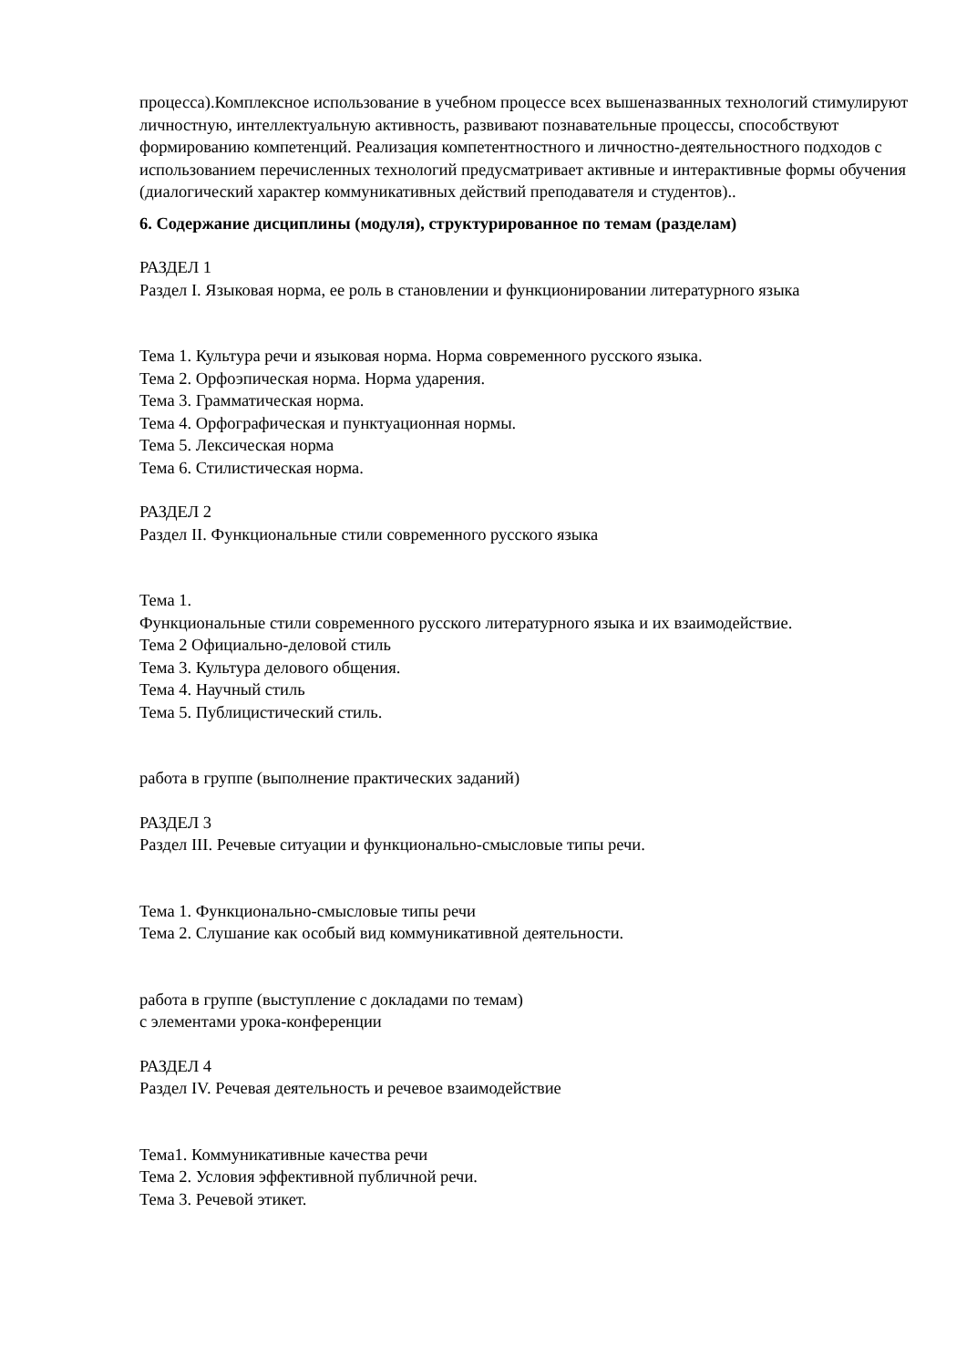процесса).Комплексное использование в учебном процессе всех вышеназванных технологий стимулируют личностную, интеллектуальную активность, развивают познавательные процессы, способствуют формированию компетенций. Реализация компетентностного и личностно-деятельностного подходов с использованием перечисленных технологий предусматривает активные и интерактивные формы обучения (диалогический характер коммуникативных действий преподавателя и студентов)..
6. Содержание дисциплины (модуля), структурированное по темам (разделам)
РАЗДЕЛ 1
Раздел I. Языковая норма, ее роль в становлении и функционировании литературного языка
Тема 1. Культура речи и языковая норма. Норма современного русского языка.
Тема 2. Орфоэпическая норма. Норма ударения.
Тема 3. Грамматическая норма.
Тема 4. Орфографическая и пунктуационная нормы.
Тема 5. Лексическая норма
Тема 6. Стилистическая норма.
РАЗДЕЛ 2
Раздел II. Функциональные стили современного русского языка
Тема 1.
Функциональные стили современного русского литературного языка и их взаимодействие.
Тема 2 Официально-деловой стиль
Тема 3. Культура делового общения.
Тема 4. Научный стиль
Тема 5. Публицистический стиль.
работа в группе (выполнение практических заданий)
РАЗДЕЛ 3
Раздел III. Речевые ситуации и функционально-смысловые типы речи.
Тема 1. Функционально-смысловые типы речи
Тема 2. Слушание как особый вид коммуникативной деятельности.
работа в группе (выступление с докладами по темам)
с элементами урока-конференции
РАЗДЕЛ 4
Раздел IV. Речевая деятельность и речевое взаимодействие
Тема1. Коммуникативные качества речи
Тема 2. Условия эффективной публичной речи.
Тема 3. Речевой этикет.